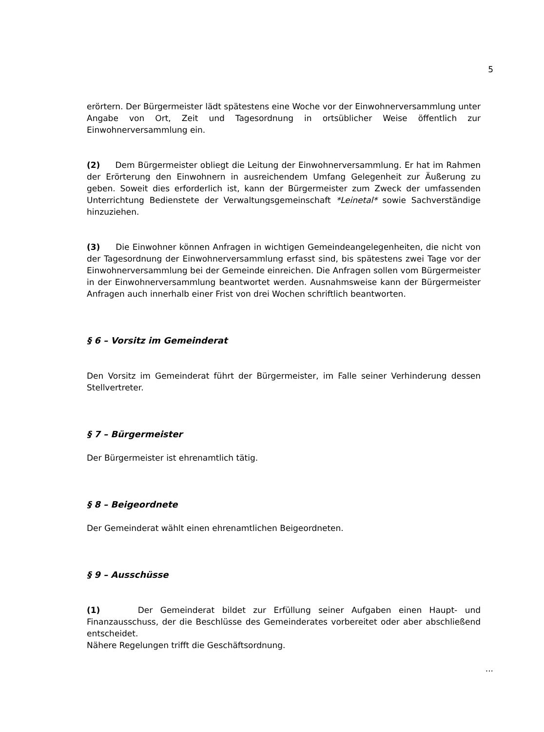5
erörtern. Der Bürgermeister lädt spätestens eine Woche vor der Einwohnerversammlung unter Angabe von Ort, Zeit und Tagesordnung in ortsüblicher Weise öffentlich zur Einwohnerversammlung ein.
(2) Dem Bürgermeister obliegt die Leitung der Einwohnerversammlung. Er hat im Rahmen der Erörterung den Einwohnern in ausreichendem Umfang Gelegenheit zur Äußerung zu geben. Soweit dies erforderlich ist, kann der Bürgermeister zum Zweck der umfassenden Unterrichtung Bedienstete der Verwaltungsgemeinschaft *Leinetal* sowie Sachverständige hinzuziehen.
(3) Die Einwohner können Anfragen in wichtigen Gemeindeangelegenheiten, die nicht von der Tagesordnung der Einwohnerversammlung erfasst sind, bis spätestens zwei Tage vor der Einwohnerversammlung bei der Gemeinde einreichen. Die Anfragen sollen vom Bürgermeister in der Einwohnerversammlung beantwortet werden. Ausnahmsweise kann der Bürgermeister Anfragen auch innerhalb einer Frist von drei Wochen schriftlich beantworten.
§ 6 – Vorsitz im Gemeinderat
Den Vorsitz im Gemeinderat führt der Bürgermeister, im Falle seiner Verhinderung dessen Stellvertreter.
§ 7 – Bürgermeister
Der Bürgermeister ist ehrenamtlich tätig.
§ 8 – Beigeordnete
Der Gemeinderat wählt einen ehrenamtlichen Beigeordneten.
§ 9 – Ausschüsse
(1) Der Gemeinderat bildet zur Erfüllung seiner Aufgaben einen Haupt- und Finanzausschuss, der die Beschlüsse des Gemeinderates vorbereitet oder aber abschließend entscheidet.
Nähere Regelungen trifft die Geschäftsordnung.
...